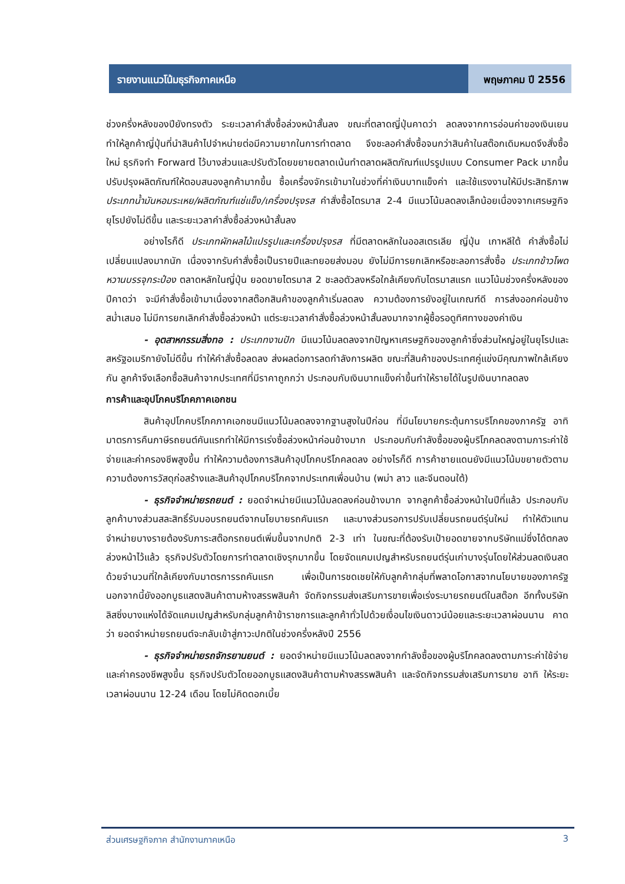รายงานแนวโน้มธุรกิจภาคเหนือ พฤษภาคม ปี 2556
ช่วงครึ่งหลังของปียังทรงตัว ระยะเวลาคำสั่งซื้อล่วงหน้าสั้นลง ขณะที่ตลาดญี่ปุ่นคาดว่า ลดลงจากการอ่อนค่าของเงินเยนทำให้ลูกค้าญี่ปุ่นที่นำสินค้าไปจำหน่ายต่อมีความยากในการทำตลาด จึงชะลอคำสั่งซื้อจนกว่าสินค้าในสต๊อกเดิมหมดจึงสั่งซื้อใหม่ ธุรกิจทำ Forward ไว้บางส่วนและปรับตัวโดยขยายตลาดเน้นทำตลาดผลิตภัณฑ์แปรรูปแบบ Consumer Pack มากขึ้น ปรับปรุงผลิตภัณฑ์ให้ตอบสนองลูกค้ามากขึ้น ซื้อเครื่องจักรเข้ามาในช่วงที่ค่าเงินบาทแข็งค่า และใช้แรงงานให้มีประสิทธิภาพ ประเภทน้ำมันหอมระเหย/ผลิตภัณฑ์แช่แข็ง/เครื่องปรุงรส คำสั่งซื้อไตรมาส 2-4 มีแนวโน้มลดลงเล็กน้อยเนื่องจากเศรษฐกิจยุโรปยังไม่ดีขึ้น และระยะเวลาคำสั่งซื้อล่วงหน้าสั้นลง
อย่างไรก็ดี ประเภทผักผลไม้แปรรูปและเครื่องปรุงรส ที่มีตลาดหลักในออสเตรเลีย ญี่ปุ่น เกาหลีใต้ คำสั่งซื้อไม่เปลี่ยนแปลงมากนัก เนื่องจากรับคำสั่งซื้อเป็นรายปีและทยอยส่งมอบ ยังไม่มีการยกเลิกหรือชะลอการสั่งซื้อ ประเภทข้าวโพดหวานบรรจุกระป๋อง ตลาดหลักในญี่ปุ่น ยอดขายไตรมาส 2 ชะลอตัวลงหรือใกล้เคียงกับไตรมาสแรก แนวโน้มช่วงครึ่งหลังของปีคาดว่า จะมีคำสั่งซื้อเข้ามาเนื่องจากสต๊อกสินค้าของลูกค้าเริ่มลดลง ความต้องการยังอยู่ในเกณฑ์ดี การส่งออกค่อนข้างสม่ำเสมอ ไม่มีการยกเลิกคำสั่งซื้อล่วงหน้า แต่ระยะเวลาคำสั่งซื้อล่วงหน้าสั้นลงมากจากผู้ซื้อรอดูทิศทางของค่าเงิน
- อุตสาหกรรมสิ่งทอ : ประเภทงานปัก มีแนวโน้มลดลงจากปัญหาเศรษฐกิจของลูกค้าซึ่งส่วนใหญ่อยู่ในยุโรปและสหรัฐอเมริกายังไม่ดีขึ้น ทำให้คำสั่งซื้อลดลง ส่งผลต่อการลดกำลังการผลิต ขณะที่สินค้าของประเทศคู่แข่งมีคุณภาพใกล้เคียงกัน ลูกค้าจึงเลือกซื้อสินค้าจากประเทศที่มีราคาถูกกว่า ประกอบกับเงินบาทแข็งค่าขึ้นทำให้รายได้ในรูปเงินบาทลดลง
การค้าและอุปโภคบริโภคภาคเอกชน
สินค้าอุปโภคบริโภคภาคเอกชนมีแนวโน้มลดลงจากฐานสูงในปีก่อน ที่มีนโยบายกระตุ้นการบริโภคของภาครัฐ อาทิ มาตรการคืนภาษีรถยนต์คันแรกทำให้มีการเร่งซื้อล่วงหน้าค่อนข้างมาก ประกอบกับกำลังซื้อของผู้บริโภคลดลงตามภาระค่าใช้จ่ายและค่าครองชีพสูงขึ้น ทำให้ความต้องการสินค้าอุปโภคบริโภคลดลง อย่างไรก็ดี การค้าชายแดนยังมีแนวโน้มขยายตัวตามความต้องการวัสดุก่อสร้างและสินค้าอุปโภคบริโภคจากประเทศเพื่อนบ้าน (พม่า ลาว และจีนตอนใต้)
- ธุรกิจจำหน่ายรถยนต์ : ยอดจำหน่ายมีแนวโน้มลดลงค่อนข้างมาก จากลูกค้าซื้อล่วงหน้าในปีที่แล้ว ประกอบกับลูกค้าบางส่วนสละสิทธิ์รับมอบรถยนต์จากนโยบายรถคันแรก และบางส่วนรอการปรับเปลี่ยนรถยนต์รุ่นใหม่ ทำให้ตัวแทนจำหน่ายบางรายต้องรับภาระสต๊อกรถยนต์เพิ่มขึ้นจากปกติ 2-3 เท่า ในขณะที่ต้องรับเป้ายอดขายจากบริษัทแม่ซึ่งได้ตกลงล่วงหน้าไว้แล้ว ธุรกิจปรับตัวโดยการทำตลาดเชิงรุกมากขึ้น โดยจัดแคมเปญสำหรับรถยนต์รุ่นเก่าบางรุ่นโดยให้ส่วนลดเงินสดด้วยจำนวนที่ใกล้เคียงกับมาตรการรถคันแรก เพื่อเป็นการชดเชยให้กับลูกค้ากลุ่มที่พลาดโอกาสจากนโยบายของภาครัฐ นอกจากนี้ยังออกบูธแสดงสินค้าตามห้างสรรพสินค้า จัดกิจกรรมส่งเสริมการขายเพื่อเร่งระบายรถยนต์ในสต๊อก อีกทั้งบริษัทลิสซิ่งบางแห่งได้จัดแคมเปญสำหรับกลุ่มลูกค้าข้าราชการและลูกค้าทั่วไปด้วยเงื่อนไขเงินดาวน์น้อยและระยะเวลาผ่อนนาน คาดว่า ยอดจำหน่ายรถยนต์จะกลับเข้าสู่ภาวะปกติในช่วงครึ่งหลังปี 2556
- ธุรกิจจำหน่ายรถจักรยานยนต์ : ยอดจำหน่ายมีแนวโน้มลดลงจากกำลังซื้อของผู้บริโภคลดลงตามภาระค่าใช้จ่ายและค่าครองชีพสูงขึ้น ธุรกิจปรับตัวโดยออกบูธแสดงสินค้าตามห้างสรรพสินค้า และจัดกิจกรรมส่งเสริมการขาย อาทิ ให้ระยะเวลาผ่อนนาน 12-24 เดือน โดยไม่คิดดอกเบี้ย
ส่วนเศรษฐกิจภาค สำนักงานภาคเหนือ 3